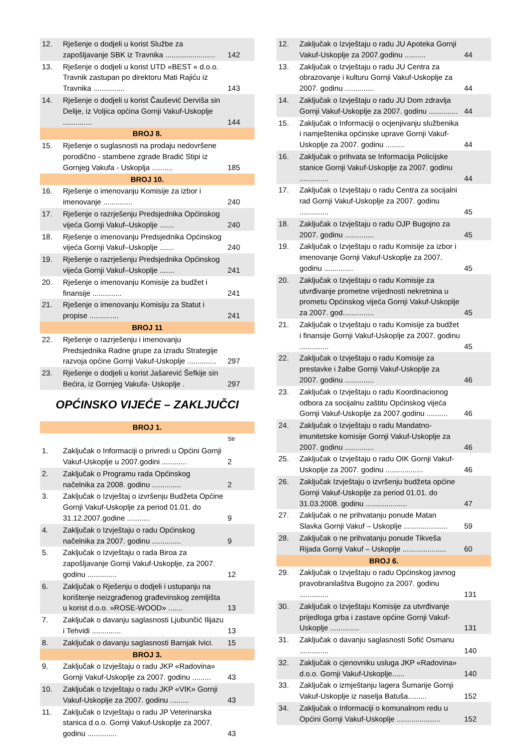| 12. | Rješenje o dodjeli u korist Službe za zapošljavanje SBK iz Travnika ........................ | 142 |
| 13. | Rješenje o dodjeli u korist UTD «BEST « d.o.o. Travnik zastupan po direktoru Mati Rajiću iz Travnika ............... | 143 |
| 14. | Rješenje o dodjeli u korist Čaušević Derviša sin Delije, iz Voljica općina Gornji Vakuf-Uskoplje .............. | 144 |
| BROJ 8. | | |
| 15. | Rješenje o suglasnosti na prodaju nedovršene porodično - stambene zgrade Bradić Stipi iz Gornjeg Vakufa - Uskoplja .......... | 185 |
| BROJ 10. | | |
| 16. | Rješenje o imenovanju Komisije za izbor i imenovanje .............. | 240 |
| 17. | Rješenje o razrješenju Predsjednika Općinskog vijeća Gornji Vakuf–Uskoplje ....... | 240 |
| 18. | Rješenje o imenovanju Predsjednika Općinskog vijeća Gornji Vakuf–Uskoplje ....... | 240 |
| 19. | Rješenje o razrješenju Predsjednika Općinskog vijeća Gornji Vakuf–Uskoplje ....... | 241 |
| 20. | Rješenje o imenovanju Komisije za budžet i finansije .............. | 241 |
| 21. | Rješenje o imenovanju Komisiju za Statut i propise .............. | 241 |
| BROJ 11 | | |
| 22. | Rješenje o razrješenju i imenovanju Predsjednika Radne grupe za izradu Strategije razvoja općine Gornji Vakuf-Uskoplje .............. | 297 |
| 23. | Rješenje o dodjeli u korist Jašarević Šefkije sin Bećira, iz Gornjeg Vakufa- Uskoplje . | 297 |
OPĆINSKO VIJEĆE – ZAKLJUČCI
| BROJ 1. | | |
| | | Str |
| 1. | Zaključak o Informaciji o privredi u Općini Gornji Vakuf-Uskoplje u 2007.godini ............ | 2 |
| 2. | Zaključak o Programu rada Općinskog načelnika za 2008. godinu .............. | 2 |
| 3. | Zaključak o Izvještaj o izvršenju Budžeta Općine Gornji Vakuf-Uskoplje za period 01.01. do 31.12.2007.godine ........... | 9 |
| 4. | Zaključak o Izvještaju o radu Općinskog načelnika za 2007. godinu .............. | 9 |
| 5. | Zaključak o Izvještaju o rada Biroa za zapošljavanje Gornji Vakuf-Uskoplje, za 2007. godinu .............. | 12 |
| 6. | Zaključak o Rješenju o dodjeli i ustupanju na korištenje neizgrađenog građevinskog zemljišta u korist d.o.o. »ROSE-WOOD» ....... | 13 |
| 7. | Zaključak o davanju saglasnosti Ljubunčić Ilijazu i Tehvidi .............. | 13 |
| 8. | Zaključak o davanju saglasnosti Barnjak Ivici. | 15 |
| BROJ 3. | | |
| 9. | Zaključak o Izvještaju o radu JKP «Radovina» Gornji Vakuf-Uskoplje za 2007. godinu ......... | 43 |
| 10. | Zaključak o Izvještaju o radu JKP «VIK» Gornji Vakuf-Uskoplje za 2007. godinu ......... | 43 |
| 11. | Zaključak o Izvještaju o radu JP Veterinarska stanica d.o.o. Gornji Vakuf-Uskoplje za 2007. godinu .............. | 43 |
| 12. | Zaključak o Izvještaju o radu JU Apoteka Gornji Vakuf-Uskoplje za 2007.godinu .......... | 44 |
| 13. | Zaključak o Izvještaju o radu JU Centra za obrazovanje i kulturu Gornji Vakuf-Uskoplje za 2007. godinu .............. | 44 |
| 14. | Zaključak o Izvještaju o radu JU Dom zdravlja Gornji Vakuf-Uskoplje za 2007. godinu .............. | 44 |
| 15. | Zaključak o Informaciji o ocjenjivanju službenika i namještenika općinske uprave Gornji Vakuf-Uskoplje za 2007. godinu ......... | 44 |
| 16. | Zaključak o prihvata se Informacija Policijske stanice Gornji Vakuf-Uskoplje za 2007. godinu .............. | 44 |
| 17. | Zaključak o Izvještaju o radu Centra za socijalni rad Gornji Vakuf-Uskoplje za 2007. godinu .............. | 45 |
| 18. | Zaključak o Izvještaju o radu OJP Bugojno za 2007. godinu .............. | 45 |
| 19. | Zaključak o Izvještaju o radu Komisije za izbor i imenovanje Gornji Vakuf-Uskoplje za 2007. godinu .............. | 45 |
| 20. | Zaključak o Izvještaju o radu Komisije za utvrđivanje prometne vrijednosti nekretnina u prometu Općinskog vijeća Gornji Vakuf-Uskoplje za 2007. god............... | 45 |
| 21. | Zaključak o Izvještaju o radu Komisije za budžet i finansije Gornji Vakuf-Uskoplje za 2007. godinu .............. | 45 |
| 22. | Zaključak o Izvještaju o radu Komisije za prestavke i žalbe Gornji Vakuf-Uskoplje za 2007. godinu .............. | 46 |
| 23. | Zaključak o Izvještaju o radu Koordinacionog odbora za socijalnu zaštitu Općinskog vijeća Gornji Vakuf-Uskoplje za 2007.godinu .......... | 46 |
| 24. | Zaključak o Izvještaju o radu Mandatno-imunitetske komisije Gornji Vakuf-Uskoplje za 2007. godinu .............. | 46 |
| 25. | Zaključak o Izvještaju o radu OIK Gornji Vakuf- Uskoplje za 2007. godinu .................. | 46 |
| 26. | Zaključak Izvještaju o izvršenju budžeta općine Gornji Vakuf-Uskoplje za period 01.01. do 31.03.2008. godinu .................... | 47 |
| 27. | Zaključak o ne prihvatanju ponude Matan Slavka Gornji Vakuf – Uskoplje ..................... | 59 |
| 28. | Zaključak o ne prihvatanju ponude Tikveša Rijada Gornji Vakuf – Uskoplje ..................... | 60 |
| BROJ 6. | | |
| 29. | Zaključak o Izvještaju o radu Općinskog javnog pravobranilaštva Bugojno za 2007. godinu .............. | 131 |
| 30. | Zaključak o Izvještaju Komisije za utvrđivanje prijedloga grba i zastave općine Gornji Vakuf-Uskoplje .............. | 131 |
| 31. | Zaključak o davanju saglasnosti Sofić Osmanu .............. | 140 |
| 32. | Zaključak o cjenovniku usluga JKP «Radovina» d.o.o. Gornji Vakuf-Uskoplje...... | 140 |
| 33. | Zaključak o izmještanju lagera Šumarije Gornji Vakuf-Uskoplje iz naselja Batuša......... | 152 |
| 34. | Zaključak o Informaciji o komunalnom redu u Općini Gornji Vakuf-Uskoplje ..................... | 152 |